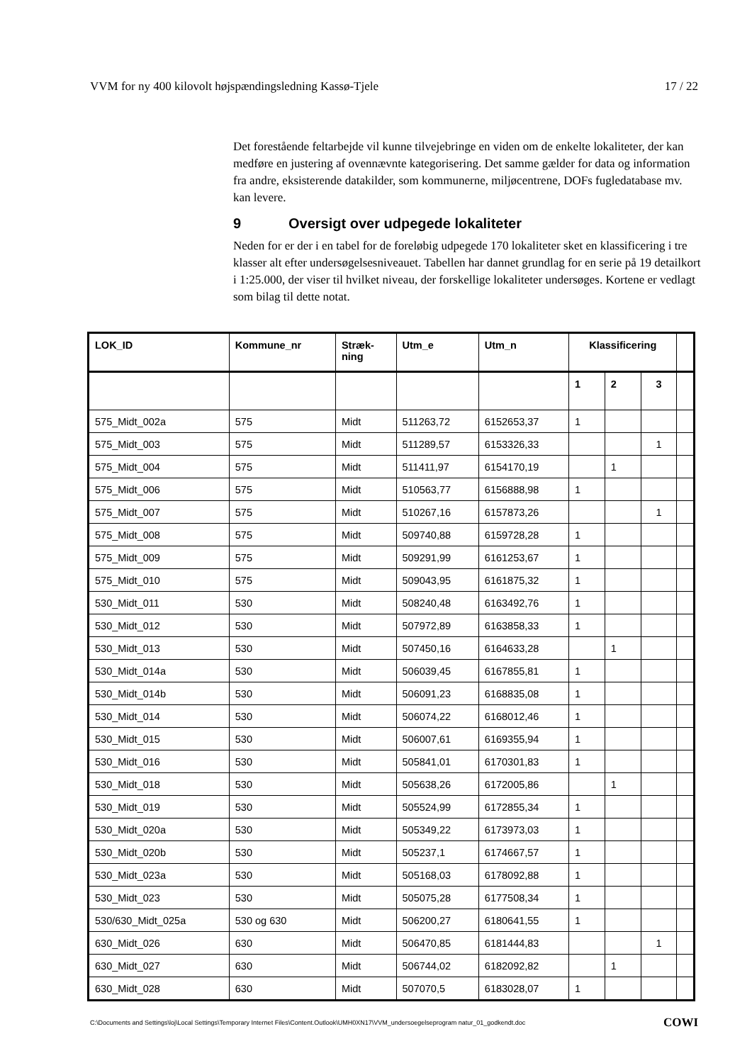VVM for ny 400 kilovolt højspændingsledning Kassø-Tjele 17 / 22
Det forestående feltarbejde vil kunne tilvejebringe en viden om de enkelte lokaliteter, der kan medføre en justering af ovennævnte kategorisering. Det samme gælder for data og information fra andre, eksisterende datakilder, som kommunerne, miljøcentrene, DOFs fugledatabase mv. kan levere.
9 Oversigt over udpegede lokaliteter
Neden for er der i en tabel for de foreløbig udpegede 170 lokaliteter sket en klassificering i tre klasser alt efter undersøgelsesniveauet. Tabellen har dannet grundlag for en serie på 19 detailkort i 1:25.000, der viser til hvilket niveau, der forskellige lokaliteter undersøges. Kortene er vedlagt som bilag til dette notat.
| LOK_ID | Kommune_nr | Stræk- ning | Utm_e | Utm_n | Klassificering | | | |
| --- | --- | --- | --- | --- | --- | --- | --- | --- |
| | | | | | 1 | 2 | 3 | |
| 575_Midt_002a | 575 | Midt | 511263,72 | 6152653,37 | 1 | | | |
| 575_Midt_003 | 575 | Midt | 511289,57 | 6153326,33 | | | 1 | |
| 575_Midt_004 | 575 | Midt | 511411,97 | 6154170,19 | | 1 | | |
| 575_Midt_006 | 575 | Midt | 510563,77 | 6156888,98 | 1 | | | |
| 575_Midt_007 | 575 | Midt | 510267,16 | 6157873,26 | | | 1 | |
| 575_Midt_008 | 575 | Midt | 509740,88 | 6159728,28 | 1 | | | |
| 575_Midt_009 | 575 | Midt | 509291,99 | 6161253,67 | 1 | | | |
| 575_Midt_010 | 575 | Midt | 509043,95 | 6161875,32 | 1 | | | |
| 530_Midt_011 | 530 | Midt | 508240,48 | 6163492,76 | 1 | | | |
| 530_Midt_012 | 530 | Midt | 507972,89 | 6163858,33 | 1 | | | |
| 530_Midt_013 | 530 | Midt | 507450,16 | 6164633,28 | | 1 | | |
| 530_Midt_014a | 530 | Midt | 506039,45 | 6167855,81 | 1 | | | |
| 530_Midt_014b | 530 | Midt | 506091,23 | 6168835,08 | 1 | | | |
| 530_Midt_014 | 530 | Midt | 506074,22 | 6168012,46 | 1 | | | |
| 530_Midt_015 | 530 | Midt | 506007,61 | 6169355,94 | 1 | | | |
| 530_Midt_016 | 530 | Midt | 505841,01 | 6170301,83 | 1 | | | |
| 530_Midt_018 | 530 | Midt | 505638,26 | 6172005,86 | | 1 | | |
| 530_Midt_019 | 530 | Midt | 505524,99 | 6172855,34 | 1 | | | |
| 530_Midt_020a | 530 | Midt | 505349,22 | 6173973,03 | 1 | | | |
| 530_Midt_020b | 530 | Midt | 505237,1 | 6174667,57 | 1 | | | |
| 530_Midt_023a | 530 | Midt | 505168,03 | 6178092,88 | 1 | | | |
| 530_Midt_023 | 530 | Midt | 505075,28 | 6177508,34 | 1 | | | |
| 530/630_Midt_025a | 530 og 630 | Midt | 506200,27 | 6180641,55 | 1 | | | |
| 630_Midt_026 | 630 | Midt | 506470,85 | 6181444,83 | | | 1 | |
| 630_Midt_027 | 630 | Midt | 506744,02 | 6182092,82 | | 1 | | |
| 630_Midt_028 | 630 | Midt | 507070,5 | 6183028,07 | 1 | | | |
C:\Documents and Settings\loj\Local Settings\Temporary Internet Files\Content.Outlook\UMH0XN17\VVM_undersoegelseprogram natur_01_godkendt.doc COWI